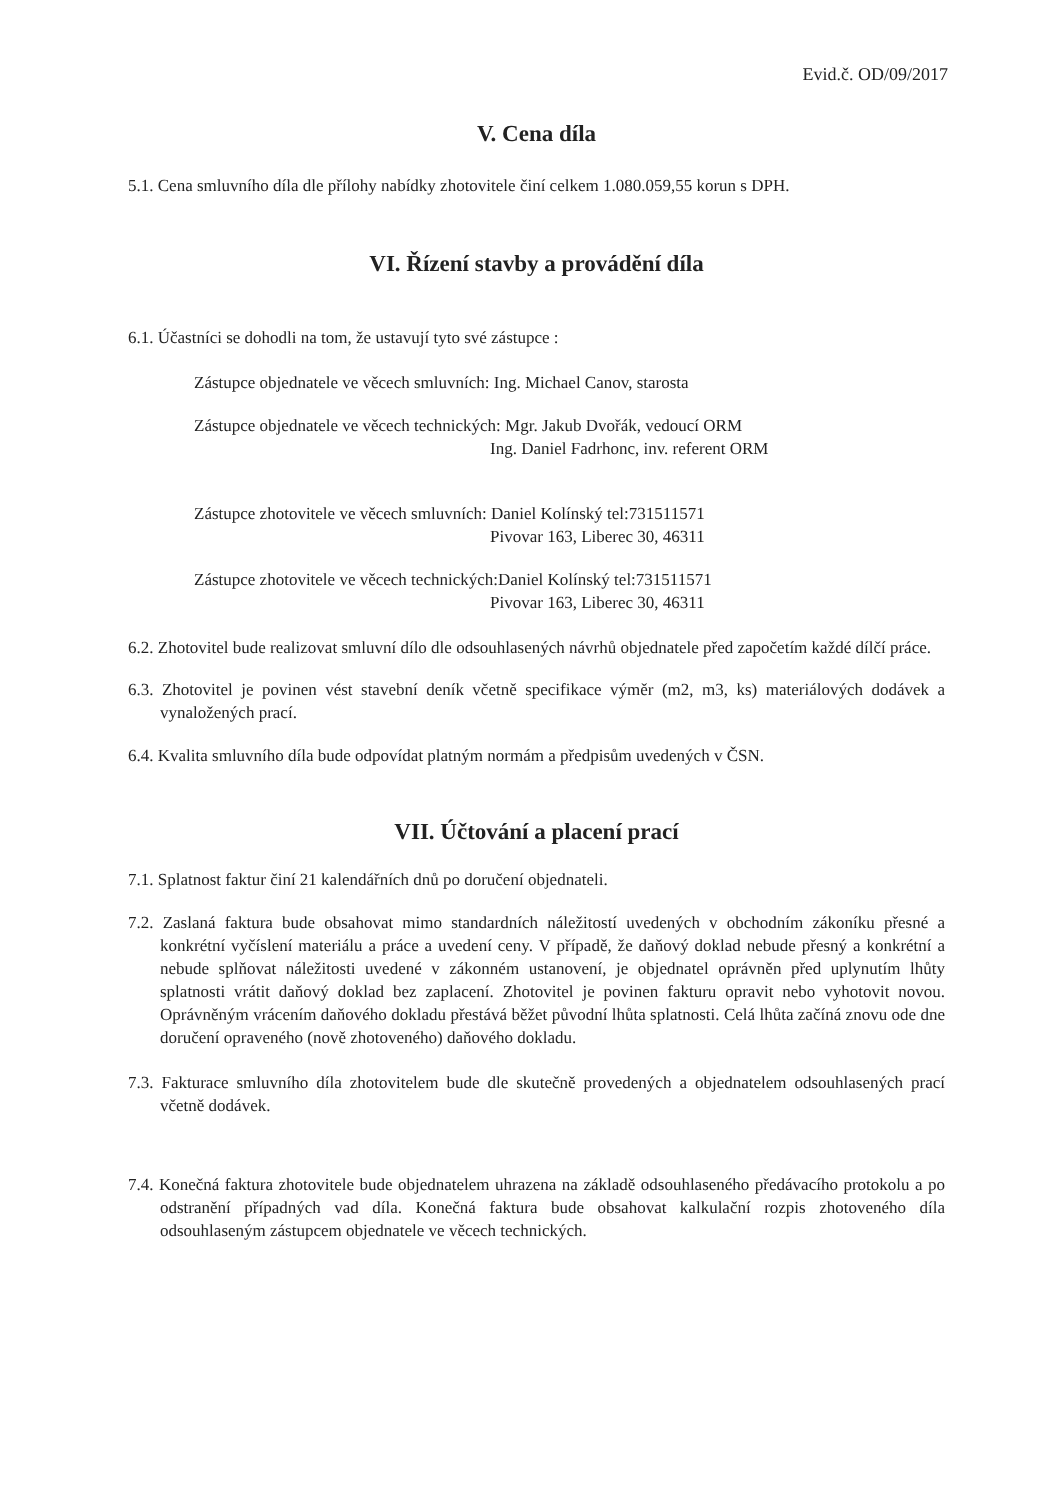Evid.č. OD/09/2017
V. Cena díla
5.1. Cena smluvního díla dle přílohy nabídky zhotovitele činí celkem 1.080.059,55 korun s DPH.
VI. Řízení stavby a provádění díla
6.1. Účastníci se dohodli na tom, že ustavují tyto své zástupce :
Zástupce objednatele ve věcech smluvních: Ing. Michael Canov, starosta
Zástupce objednatele ve věcech technických: Mgr. Jakub Dvořák, vedoucí ORM
Ing. Daniel Fadrhonc, inv. referent ORM
Zástupce zhotovitele ve věcech smluvních: Daniel Kolínský tel:731511571
Pivovar 163, Liberec 30, 46311
Zástupce zhotovitele ve věcech technických:Daniel Kolínský tel:731511571
Pivovar 163, Liberec 30, 46311
6.2. Zhotovitel bude realizovat smluvní dílo dle odsouhlasených návrhů objednatele před započetím každé dílčí práce.
6.3. Zhotovitel je povinen vést stavební deník včetně specifikace výměr (m2, m3, ks) materiálových dodávek a vynaložených prací.
6.4. Kvalita smluvního díla bude odpovídat platným normám a předpisům uvedených v ČSN.
VII. Účtování a placení prací
7.1. Splatnost faktur činí 21 kalendářních dnů po doručení objednateli.
7.2. Zaslaná faktura bude obsahovat mimo standardních náležitostí uvedených v obchodním zákoníku přesné a konkrétní vyčíslení materiálu a práce a uvedení ceny. V případě, že daňový doklad nebude přesný a konkrétní a nebude splňovat náležitosti uvedené v zákonném ustanovení, je objednatel oprávněn před uplynutím lhůty splatnosti vrátit daňový doklad bez zaplacení. Zhotovitel je povinen fakturu opravit nebo vyhotovit novou. Oprávněným vrácením daňového dokladu přestává běžet původní lhůta splatnosti. Celá lhůta začíná znovu ode dne doručení opraveného (nově zhotoveného) daňového dokladu.
7.3. Fakturace smluvního díla zhotovitelem bude dle skutečně provedených a objednatelem odsouhlasených prací včetně dodávek.
7.4. Konečná faktura zhotovitele bude objednatelem uhrazena na základě odsouhlaseného předávacího protokolu a po odstranění případných vad díla. Konečná faktura bude obsahovat kalkulační rozpis zhotoveného díla odsouhlaseným zástupcem objednatele ve věcech technických.